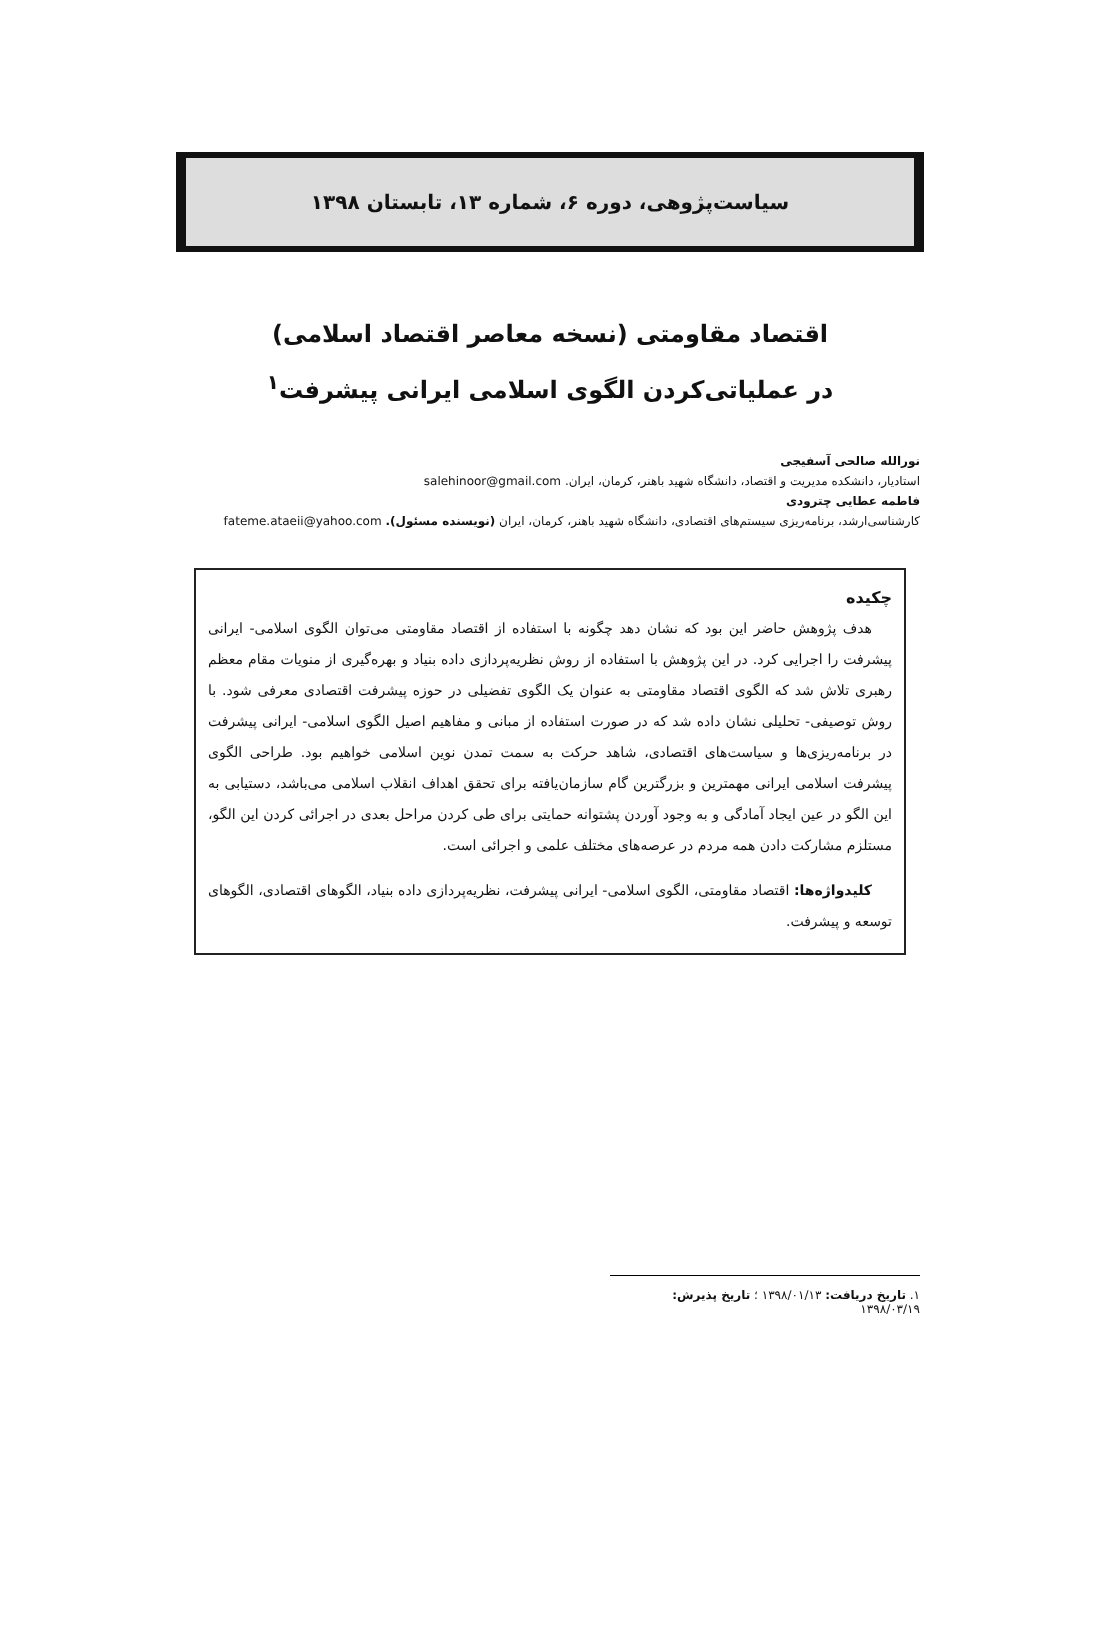سیاست‌پژوهی، دوره ۶، شماره ۱۳، تابستان ۱۳۹۸
اقتصاد مقاومتی (نسخه معاصر اقتصاد اسلامی)
در عملیاتی‌کردن الگوی اسلامی ایرانی پیشرفت<sup>۱</sup>
نورالله صالحی آسفیجی
استادیار، دانشکده مدیریت و اقتصاد، دانشگاه شهید باهنر، کرمان، ایران. salehinoor@gmail.com
فاطمه عطایی چترودی
کارشناسی‌ارشد، برنامه‌ریزی سیستم‌های اقتصادی، دانشگاه شهید باهنر، کرمان، ایران (نویسنده مسئول). fateme.ataeii@yahoo.com
چکیده
هدف پژوهش حاضر این بود که نشان دهد چگونه با استفاده از اقتصاد مقاومتی می‌توان الگوی اسلامی- ایرانی پیشرفت را اجرایی کرد. در این پژوهش با استفاده از روش نظریه‌پردازی داده بنیاد و بهره‌گیری از منویات مقام معظم رهبری تلاش شد که الگوی اقتصاد مقاومتی به عنوان یک الگوی تفضیلی در حوزه پیشرفت اقتصادی معرفی شود. با روش توصیفی- تحلیلی نشان داده شد که در صورت استفاده از مبانی و مفاهیم اصیل الگوی اسلامی- ایرانی پیشرفت در برنامه‌ریزی‌ها و سیاست‌های اقتصادی، شاهد حرکت به سمت تمدن نوین اسلامی خواهیم بود. طراحی الگوی پیشرفت اسلامی ایرانی مهمترین و بزرگترین گام سازمان‌یافته برای تحقق اهداف انقلاب اسلامی می‌باشد، دستیابی به این الگو در عین ایجاد آمادگی و به وجود آوردن پشتوانه حمایتی برای طی کردن مراحل بعدی در اجرائی کردن این الگو، مستلزم مشارکت دادن همه مردم در عرصه‌های مختلف علمی و اجرائی است.
کلیدواژه‌ها: اقتصاد مقاومتی، الگوی اسلامی- ایرانی پیشرفت، نظریه‌پردازی داده بنیاد، الگوهای اقتصادی، الگوهای توسعه و پیشرفت.
۱. تاریخ دریافت: ۱۳۹۸/۰۱/۱۳ ؛ تاریخ پذیرش: ۱۳۹۸/۰۳/۱۹